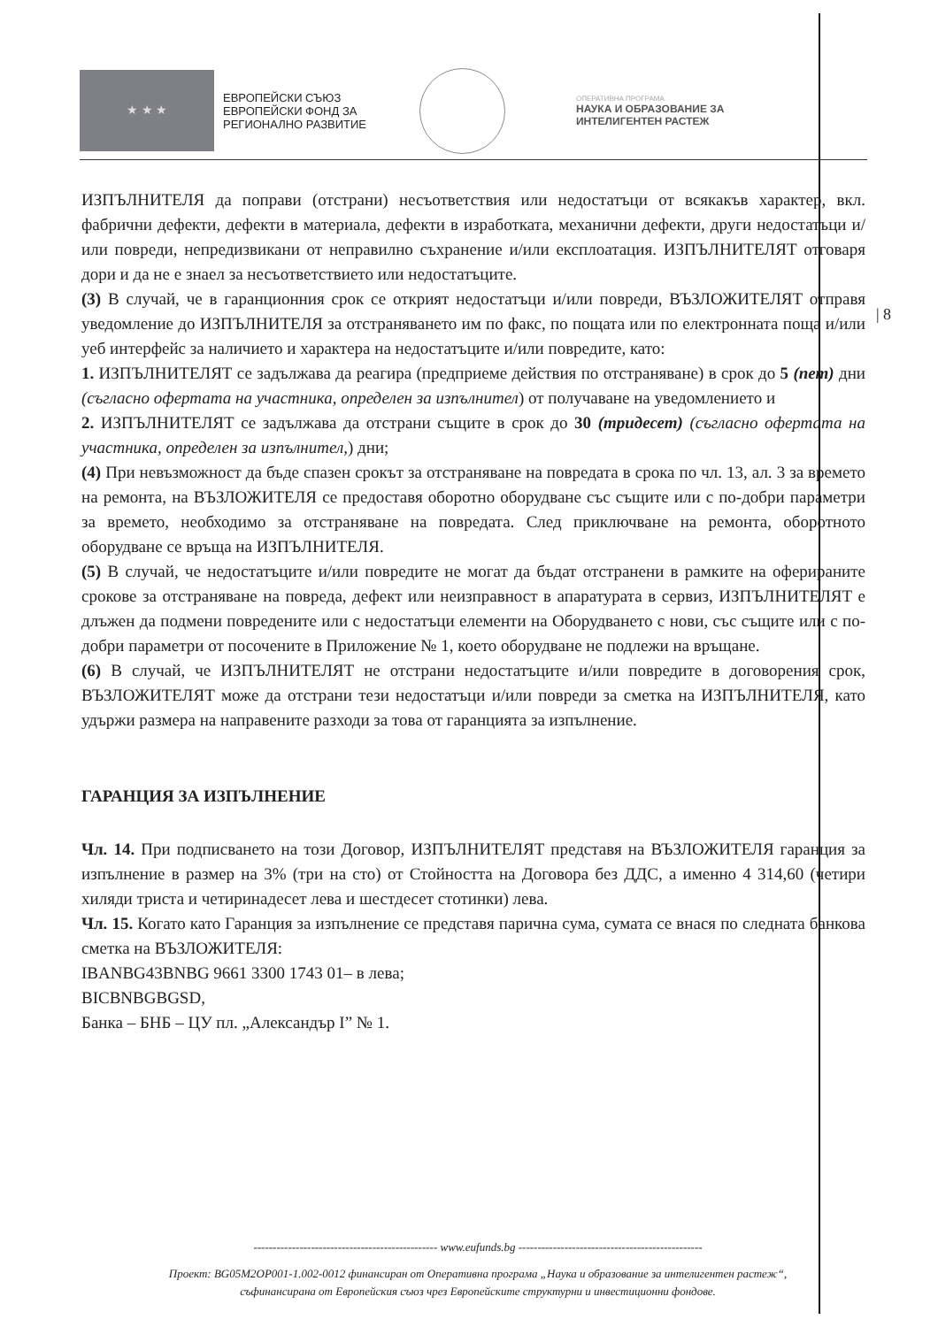★ ★ ★
ЕВРОПЕЙСКИ СЪЮЗ
ЕВРОПЕЙСКИ ФОНД ЗА
РЕГИОНАЛНО РАЗВИТИЕ
ОПЕРАТИВНА ПРОГРАМА
НАУКА И ОБРАЗОВАНИЕ ЗА
ИНТЕЛИГЕНТЕН РАСТЕЖ
| 8
ИЗПЪЛНИТЕЛЯ да поправи (отстрани) несъответствия или недостатъци от всякакъв характер, вкл. фабрични дефекти, дефекти в материала, дефекти в изработката, механични дефекти, други недостатъци и/или повреди, непредизвикани от неправилно съхранение и/или експлоатация. ИЗПЪЛНИТЕЛЯТ отговаря дори и да не е знаел за несъответствието или недостатъците.
(3) В случай, че в гаранционния срок се открият недостатъци и/или повреди, ВЪЗЛОЖИТЕЛЯТ отправя уведомление до ИЗПЪЛНИТЕЛЯ за отстраняването им по факс, по пощата или по електронната поща и/или уеб интерфейс за наличието и характера на недостатъците и/или повредите, като:
1. ИЗПЪЛНИТЕЛЯТ се задължава да реагира (предприеме действия по отстраняване) в срок до 5 (пет) дни (съгласно офертата на участника, определен за изпълнител) от получаване на уведомлението и
2. ИЗПЪЛНИТЕЛЯТ се задължава да отстрани същите в срок до 30 (тридесет) (съгласно офертата на участника, определен за изпълнител,) дни;
(4) При невъзможност да бъде спазен срокът за отстраняване на повредата в срока по чл. 13, ал. 3 за времето на ремонта, на ВЪЗЛОЖИТЕЛЯ се предоставя оборотно оборудване със същите или с по-добри параметри за времето, необходимо за отстраняване на повредата. След приключване на ремонта, оборотното оборудване се връща на ИЗПЪЛНИТЕЛЯ.
(5) В случай, че недостатъците и/или повредите не могат да бъдат отстранени в рамките на оферираните срокове за отстраняване на повреда, дефект или неизправност в апаратурата в сервиз, ИЗПЪЛНИТЕЛЯТ е длъжен да подмени повредените или с недостатъци елементи на Оборудването с нови, със същите или с по-добри параметри от посочените в Приложение № 1, което оборудване не подлежи на връщане.
(6) В случай, че ИЗПЪЛНИТЕЛЯТ не отстрани недостатъците и/или повредите в договорения срок, ВЪЗЛОЖИТЕЛЯТ може да отстрани тези недостатъци и/или повреди за сметка на ИЗПЪЛНИТЕЛЯ, като удържи размера на направените разходи за това от гаранцията за изпълнение.
ГАРАНЦИЯ ЗА ИЗПЪЛНЕНИЕ
Чл. 14. При подписването на този Договор, ИЗПЪЛНИТЕЛЯТ представя на ВЪЗЛОЖИТЕЛЯ гаранция за изпълнение в размер на 3% (три на сто) от Стойността на Договора без ДДС, а именно 4 314,60 (четири хиляди триста и четиринадесет лева и шестдесет стотинки) лева.
Чл. 15. Когато като Гаранция за изпълнение се представя парична сума, сумата се внася по следната банкова сметка на ВЪЗЛОЖИТЕЛЯ:
IBANBG43BNBG 9661 3300 1743 01– в лева;
BICBNBGBGSD,
Банка – БНБ – ЦУ пл. „Александър I” № 1.
------------------------------------------------ www.eufunds.bg ------------------------------------------------
Проект: BG05M2OP001-1.002-0012 финансиран от Оперативна програма „Наука и образование за интелигентен растеж“,
съфинансирана от Европейския съюз чрез Европейските структурни и инвестиционни фондове.